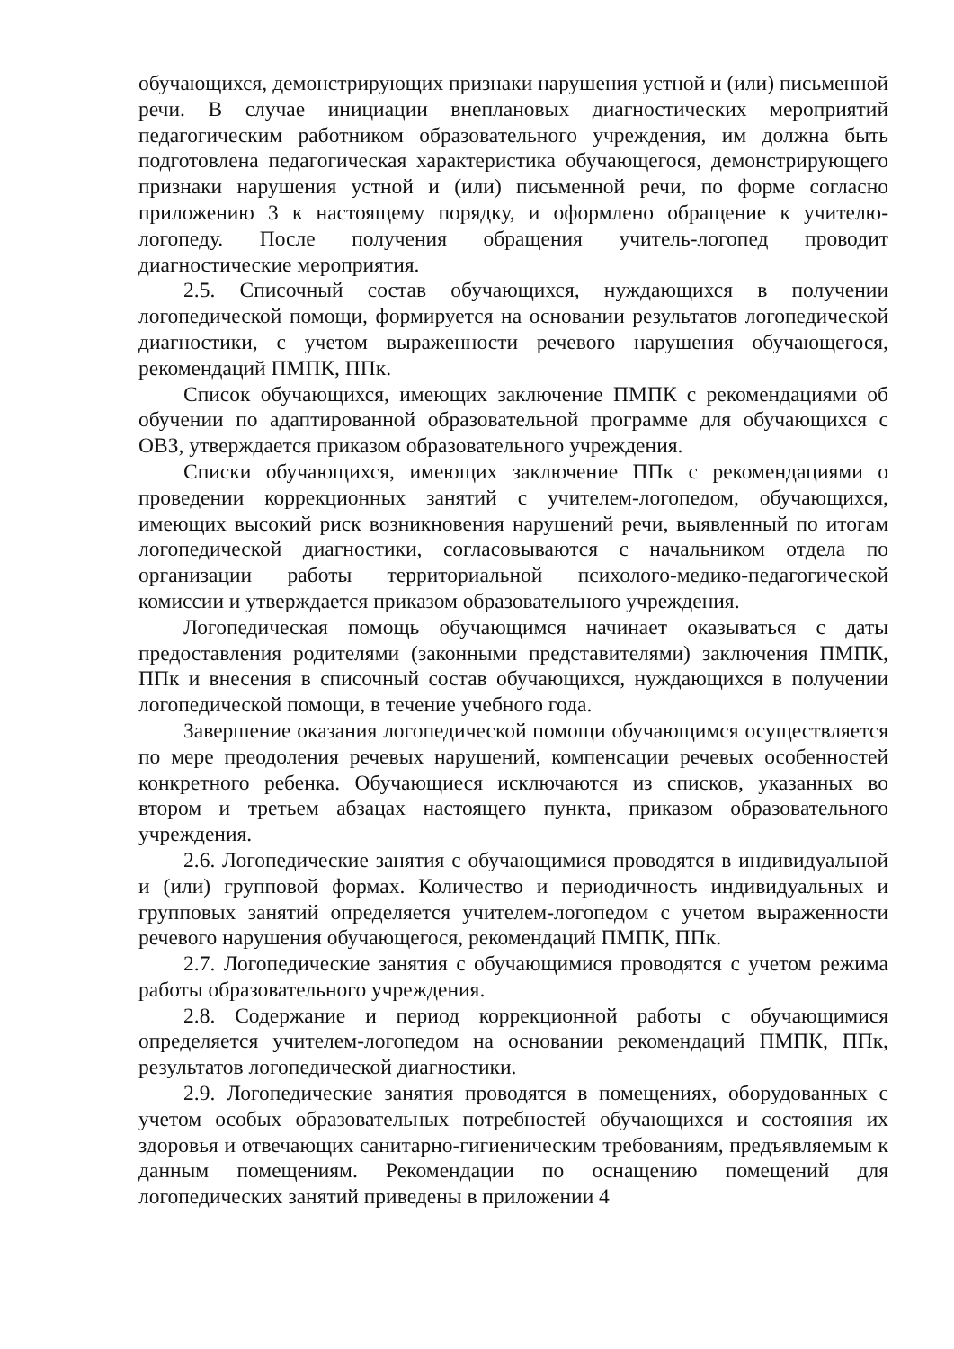обучающихся, демонстрирующих признаки нарушения устной и (или) письменной речи. В случае инициации внеплановых диагностических мероприятий педагогическим работником образовательного учреждения, им должна быть подготовлена педагогическая характеристика обучающегося, демонстрирующего признаки нарушения устной и (или) письменной речи, по форме согласно приложению 3 к настоящему порядку, и оформлено обращение к учителю-логопеду. После получения обращения учитель-логопед проводит диагностические мероприятия.
2.5. Списочный состав обучающихся, нуждающихся в получении логопедической помощи, формируется на основании результатов логопедической диагностики, с учетом выраженности речевого нарушения обучающегося, рекомендаций ПМПК, ППк.
Список обучающихся, имеющих заключение ПМПК с рекомендациями об обучении по адаптированной образовательной программе для обучающихся с ОВЗ, утверждается приказом образовательного учреждения.
Списки обучающихся, имеющих заключение ППк с рекомендациями о проведении коррекционных занятий с учителем-логопедом, обучающихся, имеющих высокий риск возникновения нарушений речи, выявленный по итогам логопедической диагностики, согласовываются с начальником отдела по организации работы территориальной психолого-медико-педагогической комиссии и утверждается приказом образовательного учреждения.
Логопедическая помощь обучающимся начинает оказываться с даты предоставления родителями (законными представителями) заключения ПМПК, ППк и внесения в списочный состав обучающихся, нуждающихся в получении логопедической помощи, в течение учебного года.
Завершение оказания логопедической помощи обучающимся осуществляется по мере преодоления речевых нарушений, компенсации речевых особенностей конкретного ребенка. Обучающиеся исключаются из списков, указанных во втором и третьем абзацах настоящего пункта, приказом образовательного учреждения.
2.6. Логопедические занятия с обучающимися проводятся в индивидуальной и (или) групповой формах. Количество и периодичность индивидуальных и групповых занятий определяется учителем-логопедом с учетом выраженности речевого нарушения обучающегося, рекомендаций ПМПК, ППк.
2.7. Логопедические занятия с обучающимися проводятся с учетом режима работы образовательного учреждения.
2.8. Содержание и период коррекционной работы с обучающимися определяется учителем-логопедом на основании рекомендаций ПМПК, ППк, результатов логопедической диагностики.
2.9. Логопедические занятия проводятся в помещениях, оборудованных с учетом особых образовательных потребностей обучающихся и состояния их здоровья и отвечающих санитарно-гигиеническим требованиям, предъявляемым к данным помещениям. Рекомендации по оснащению помещений для логопедических занятий приведены в приложении 4